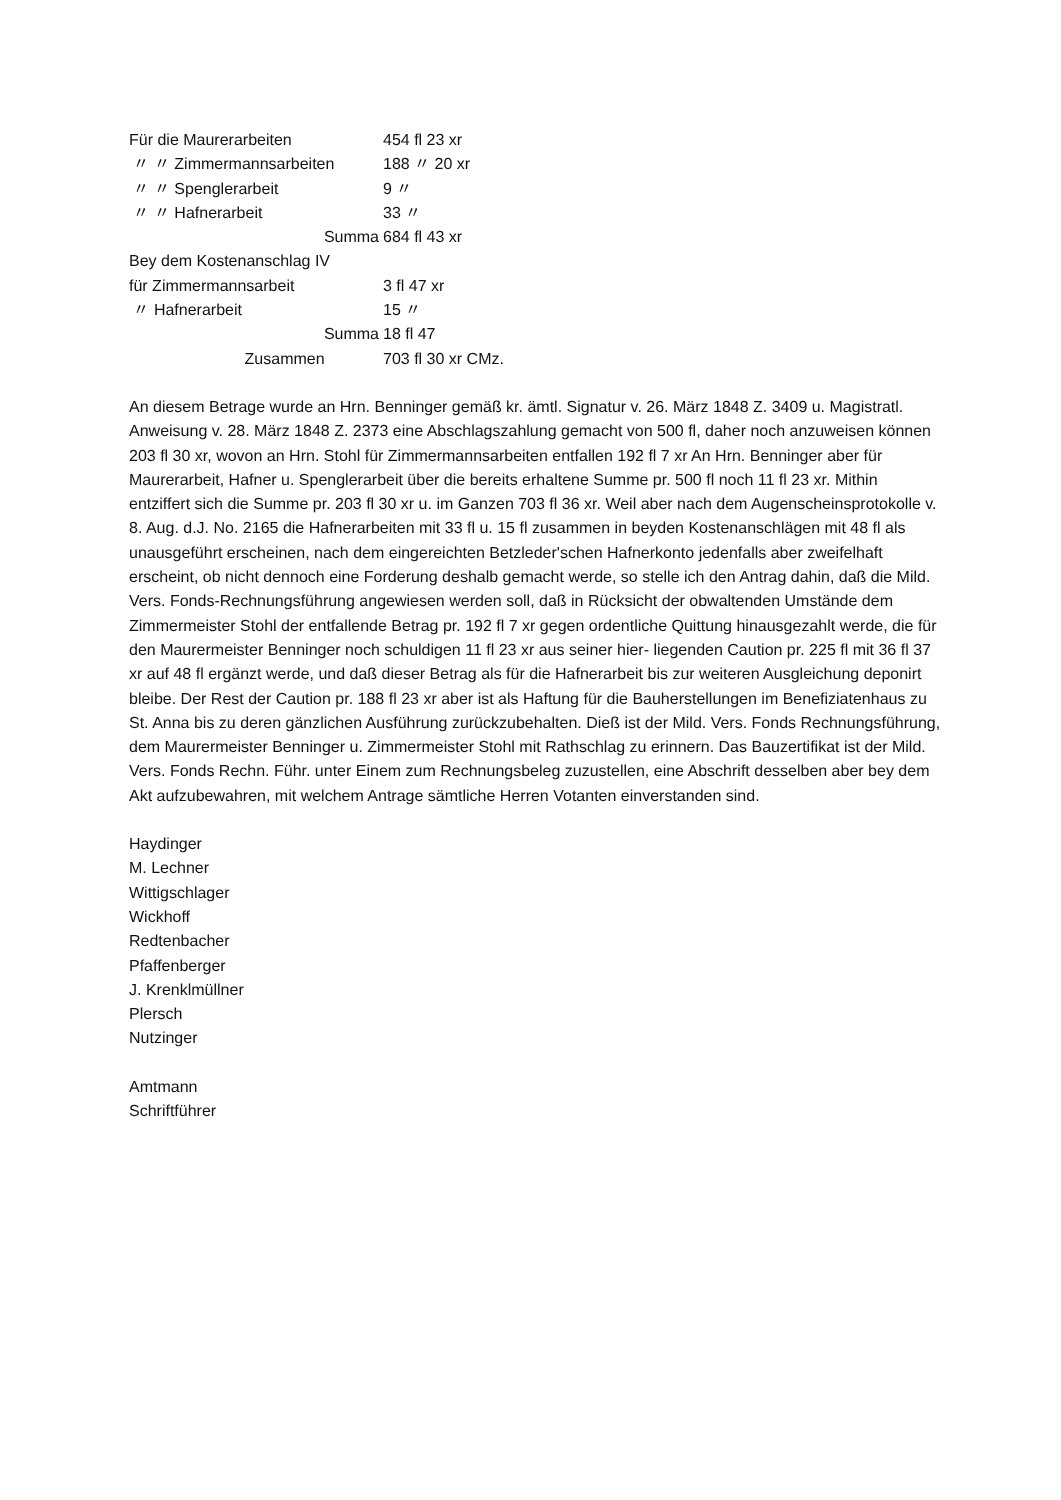Für die Maurerarbeiten 454 fl 23 xr
〃 〃 Zimmermannsarbeiten 188 〃 20 xr
〃 〃 Spenglerarbeit 9 〃
〃 〃 Hafnerarbeit 33 〃
Summa 684 fl 43 xr
Bey dem Kostenanschlag IV
für Zimmermannsarbeit 3 fl 47 xr
〃 Hafnerarbeit 15 〃
Summa 18 fl 47
Zusammen 703 fl 30 xr CMz.
An diesem Betrage wurde an Hrn. Benninger gemäß kr. ämtl. Signatur v. 26. März 1848 Z. 3409 u. Magistratl. Anweisung v. 28. März 1848 Z. 2373 eine Abschlagszahlung gemacht von 500 fl, daher noch anzuweisen können 203 fl 30 xr, wovon an Hrn. Stohl für Zimmermannsarbeiten entfallen 192 fl 7 xr An Hrn. Benninger aber für Maurerarbeit, Hafner u. Spenglerarbeit über die bereits erhaltene Summe pr. 500 fl noch 11 fl 23 xr. Mithin entziffert sich die Summe pr. 203 fl 30 xr u. im Ganzen 703 fl 36 xr. Weil aber nach dem Augenscheinsprotokolle v. 8. Aug. d.J. No. 2165 die Hafnerarbeiten mit 33 fl u. 15 fl zusammen in beyden Kostenanschlägen mit 48 fl als unausgeführt erscheinen, nach dem eingereichten Betzleder'schen Hafnerkonto jedenfalls aber zweifelhaft erscheint, ob nicht dennoch eine Forderung deshalb gemacht werde, so stelle ich den Antrag dahin, daß die Mild. Vers. Fonds-Rechnungsführung angewiesen werden soll, daß in Rücksicht der obwaltenden Umstände dem Zimmermeister Stohl der entfallende Betrag pr. 192 fl 7 xr gegen ordentliche Quittung hinausgezahlt werde, die für den Maurermeister Benninger noch schuldigen 11 fl 23 xr aus seiner hier- liegenden Caution pr. 225 fl mit 36 fl 37 xr auf 48 fl ergänzt werde, und daß dieser Betrag als für die Hafnerarbeit bis zur weiteren Ausgleichung deponirt bleibe. Der Rest der Caution pr. 188 fl 23 xr aber ist als Haftung für die Bauherstellungen im Benefiziatenhaus zu St. Anna bis zu deren gänzlichen Ausführung zurückzubehalten. Dieß ist der Mild. Vers. Fonds Rechnungsführung, dem Maurermeister Benninger u. Zimmermeister Stohl mit Rathschlag zu erinnern. Das Bauzertifikat ist der Mild. Vers. Fonds Rechn. Führ. unter Einem zum Rechnungsbeleg zuzustellen, eine Abschrift desselben aber bey dem Akt aufzubewahren, mit welchem Antrage sämtliche Herren Votanten einverstanden sind.
Haydinger
M. Lechner
Wittigschlager
Wickhoff
Redtenbacher
Pfaffenberger
J. Krenklmüllner
Plersch
Nutzinger
Amtmann
Schriftführer